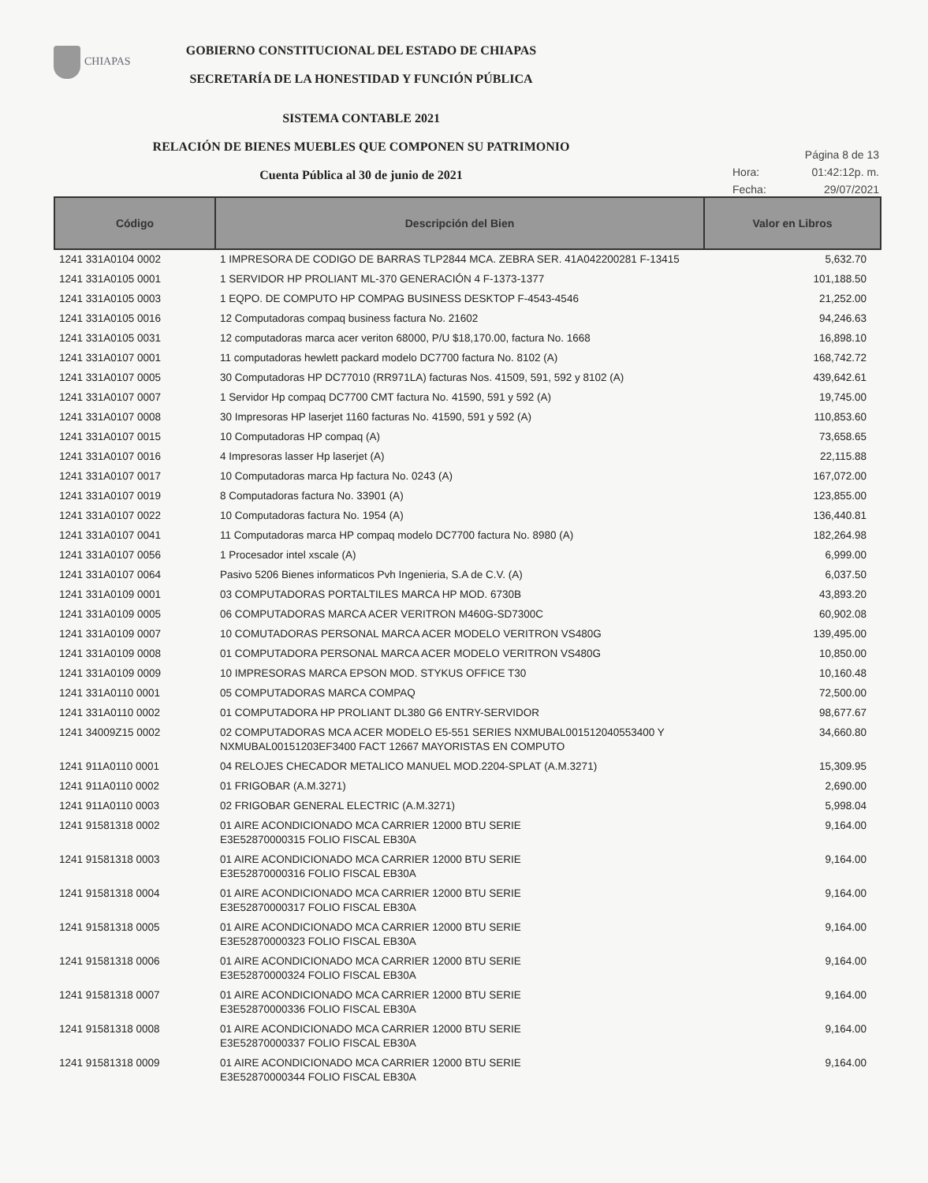CHIAPAS
GOBIERNO CONSTITUCIONAL DEL ESTADO DE CHIAPAS
SECRETARÍA DE LA HONESTIDAD Y FUNCIÓN PÚBLICA
SISTEMA CONTABLE 2021
RELACIÓN DE BIENES MUEBLES QUE COMPONEN SU PATRIMONIO
Cuenta Pública al 30 de junio de 2021
Página 8 de 13
Hora: 01:42:12p. m.
Fecha: 29/07/2021
| Código | Descripción del Bien | Valor en Libros |
| --- | --- | --- |
| 1241 331A0104 0002 | 1 IMPRESORA DE CODIGO DE BARRAS TLP2844 MCA. ZEBRA SER. 41A042200281 F-13415 | 5,632.70 |
| 1241 331A0105 0001 | 1 SERVIDOR HP PROLIANT ML-370 GENERACIÓN 4 F-1373-1377 | 101,188.50 |
| 1241 331A0105 0003 | 1 EQPO. DE COMPUTO HP COMPAG BUSINESS DESKTOP F-4543-4546 | 21,252.00 |
| 1241 331A0105 0016 | 12 Computadoras compaq business factura No. 21602 | 94,246.63 |
| 1241 331A0105 0031 | 12 computadoras marca acer veriton 68000, P/U $18,170.00, factura No. 1668 | 16,898.10 |
| 1241 331A0107 0001 | 11 computadoras hewlett packard modelo DC7700 factura No. 8102 (A) | 168,742.72 |
| 1241 331A0107 0005 | 30 Computadoras HP DC77010 (RR971LA) facturas Nos. 41509, 591, 592 y 8102 (A) | 439,642.61 |
| 1241 331A0107 0007 | 1 Servidor Hp compaq DC7700 CMT factura No. 41590, 591 y 592 (A) | 19,745.00 |
| 1241 331A0107 0008 | 30 Impresoras HP laserjet 1160 facturas No. 41590, 591 y 592 (A) | 110,853.60 |
| 1241 331A0107 0015 | 10 Computadoras HP compaq (A) | 73,658.65 |
| 1241 331A0107 0016 | 4 Impresoras lasser Hp laserjet (A) | 22,115.88 |
| 1241 331A0107 0017 | 10 Computadoras marca Hp factura No. 0243 (A) | 167,072.00 |
| 1241 331A0107 0019 | 8 Computadoras factura No. 33901 (A) | 123,855.00 |
| 1241 331A0107 0022 | 10 Computadoras factura No. 1954 (A) | 136,440.81 |
| 1241 331A0107 0041 | 11 Computadoras marca HP compaq modelo DC7700 factura No. 8980 (A) | 182,264.98 |
| 1241 331A0107 0056 | 1 Procesador intel xscale (A) | 6,999.00 |
| 1241 331A0107 0064 | Pasivo 5206 Bienes informaticos Pvh Ingenieria, S.A de C.V. (A) | 6,037.50 |
| 1241 331A0109 0001 | 03 COMPUTADORAS PORTALTILES MARCA HP MOD. 6730B | 43,893.20 |
| 1241 331A0109 0005 | 06 COMPUTADORAS MARCA ACER VERITRON M460G-SD7300C | 60,902.08 |
| 1241 331A0109 0007 | 10 COMUTADORAS PERSONAL MARCA ACER MODELO VERITRON VS480G | 139,495.00 |
| 1241 331A0109 0008 | 01 COMPUTADORA PERSONAL MARCA ACER MODELO VERITRON VS480G | 10,850.00 |
| 1241 331A0109 0009 | 10 IMPRESORAS MARCA EPSON MOD. STYKUS OFFICE T30 | 10,160.48 |
| 1241 331A0110 0001 | 05 COMPUTADORAS MARCA COMPAQ | 72,500.00 |
| 1241 331A0110 0002 | 01 COMPUTADORA HP PROLIANT DL380 G6 ENTRY-SERVIDOR | 98,677.67 |
| 1241 34009Z15 0002 | 02 COMPUTADORAS MCA ACER MODELO E5-551 SERIES NXMUBAL001512040553400 Y NXMUBAL00151203EF3400 FACT 12667 MAYORISTAS EN COMPUTO | 34,660.80 |
| 1241 911A0110 0001 | 04 RELOJES CHECADOR METALICO MANUEL MOD.2204-SPLAT (A.M.3271) | 15,309.95 |
| 1241 911A0110 0002 | 01 FRIGOBAR (A.M.3271) | 2,690.00 |
| 1241 911A0110 0003 | 02 FRIGOBAR GENERAL ELECTRIC (A.M.3271) | 5,998.04 |
| 1241 91581318 0002 | 01 AIRE ACONDICIONADO MCA CARRIER 12000 BTU SERIE E3E52870000315 FOLIO FISCAL EB30A | 9,164.00 |
| 1241 91581318 0003 | 01 AIRE ACONDICIONADO MCA CARRIER 12000 BTU SERIE E3E52870000316 FOLIO FISCAL EB30A | 9,164.00 |
| 1241 91581318 0004 | 01 AIRE ACONDICIONADO MCA CARRIER 12000 BTU SERIE E3E52870000317 FOLIO FISCAL EB30A | 9,164.00 |
| 1241 91581318 0005 | 01 AIRE ACONDICIONADO MCA CARRIER 12000 BTU SERIE E3E52870000323 FOLIO FISCAL EB30A | 9,164.00 |
| 1241 91581318 0006 | 01 AIRE ACONDICIONADO MCA CARRIER 12000 BTU SERIE E3E52870000324 FOLIO FISCAL EB30A | 9,164.00 |
| 1241 91581318 0007 | 01 AIRE ACONDICIONADO MCA CARRIER 12000 BTU SERIE E3E52870000336 FOLIO FISCAL EB30A | 9,164.00 |
| 1241 91581318 0008 | 01 AIRE ACONDICIONADO MCA CARRIER 12000 BTU SERIE E3E52870000337 FOLIO FISCAL EB30A | 9,164.00 |
| 1241 91581318 0009 | 01 AIRE ACONDICIONADO MCA CARRIER 12000 BTU SERIE E3E52870000344 FOLIO FISCAL EB30A | 9,164.00 |